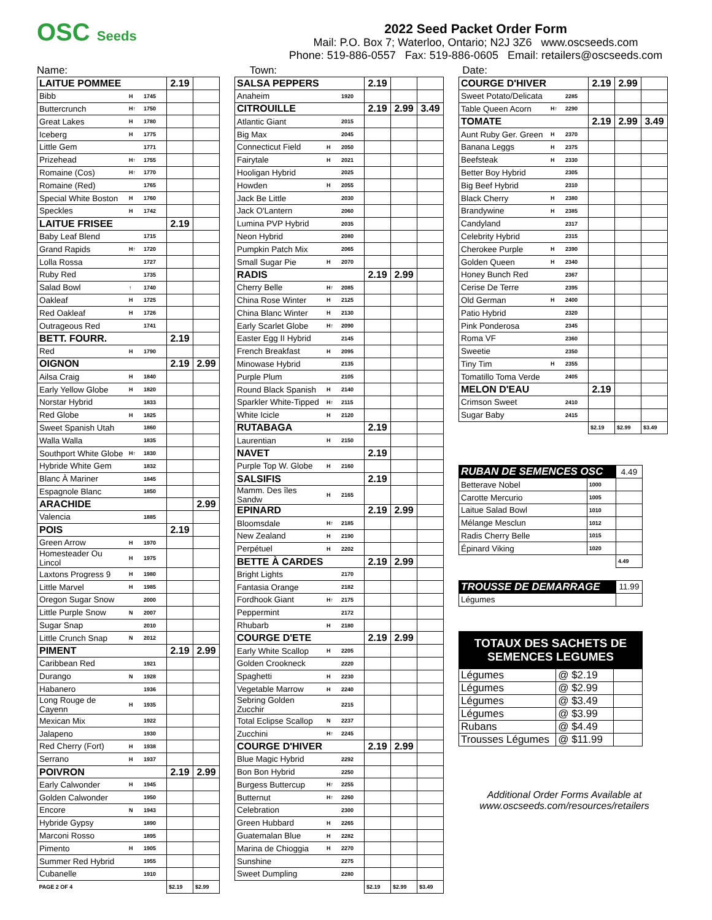OSC Seeds
2022 Seed Packet Order Form
Mail: P.O. Box 7; Waterloo, Ontario; N2J 3Z6 www.oscseeds.com
Phone: 519-886-0557 Fax: 519-886-0605 Email: retailers@oscseeds.com
Name: Town: Date:
| LAITUE POMMEE | | | 2.19 | |
| Bibb | H | 1745 | | |
| Buttercrunch | H↑ | 1750 | | |
| Great Lakes | H | 1780 | | |
| Iceberg | H | 1775 | | |
| Little Gem | | 1771 | | |
| Prizehead | H↑ | 1755 | | |
| Romaine (Cos) | H↑ | 1770 | | |
| Romaine (Red) | | 1765 | | |
| Special White Boston | H | 1760 | | |
| Speckles | H | 1742 | | |
| LAITUE FRISEE | | | 2.19 | |
| Baby Leaf Blend | | 1715 | | |
| Grand Rapids | H↑ | 1720 | | |
| Lolla Rossa | | 1727 | | |
| Ruby Red | | 1735 | | |
| Salad Bowl | ↑ | 1740 | | |
| Oakleaf | H | 1725 | | |
| Red Oakleaf | H | 1726 | | |
| Outrageous Red | | 1741 | | |
| BETT. FOURR. | | | 2.19 | |
| Red | H | 1790 | | |
| OIGNON | | | 2.19 | 2.99 |
| Ailsa Craig | H | 1840 | | |
| Early Yellow Globe | H | 1820 | | |
| Norstar Hybrid | | 1833 | | |
| Red Globe | H | 1825 | | |
| Sweet Spanish Utah | | 1860 | | |
| Walla Walla | | 1835 | | |
| Southport White Globe | H↑ | 1830 | | |
| Hybride White Gem | | 1832 | | |
| Blanc À Mariner | | 1845 | | |
| Espagnole Blanc | | 1850 | | |
| ARACHIDE | | | | 2.99 |
| Valencia | | 1885 | | |
| POIS | | | 2.19 | |
| Green Arrow | H | 1970 | | |
| Homesteader Ou Lincol | H | 1975 | | |
| Laxtons Progress 9 | H | 1980 | | |
| Little Marvel | H | 1985 | | |
| Oregon Sugar Snow | | 2000 | | |
| Little Purple Snow | N | 2007 | | |
| Sugar Snap | | 2010 | | |
| Little Crunch Snap | N | 2012 | | |
| PIMENT | | | 2.19 | 2.99 |
| Caribbean Red | | 1921 | | |
| Durango | N | 1928 | | |
| Habanero | | 1936 | | |
| Long Rouge de Cayenn | H | 1935 | | |
| Mexican Mix | | 1922 | | |
| Jalapeno | | 1930 | | |
| Red Cherry (Fort) | H | 1938 | | |
| Serrano | H | 1937 | | |
| POIVRON | | | 2.19 | 2.99 |
| Early Calwonder | H | 1945 | | |
| Golden Calwonder | | 1950 | | |
| Encore | N | 1943 | | |
| Hybride Gypsy | | 1890 | | |
| Marconi Rosso | | 1895 | | |
| Pimento | H | 1905 | | |
| Summer Red Hybrid | | 1955 | | |
| Cubanelle | | 1910 | | |
| PAGE 2 OF 4 | | | $2.19 | $2.99 |
| SALSA PEPPERS | | | 2.19 | | |
| Anaheim | | 1920 | | | |
| CITROUILLE | | | 2.19 | 2.99 | 3.49 |
| Atlantic Giant | | 2015 | | | |
| Big Max | | 2045 | | | |
| Connecticut Field | H | 2050 | | | |
| Fairytale | H | 2021 | | | |
| Hooligan Hybrid | | 2025 | | | |
| Howden | H | 2055 | | | |
| Jack Be Little | | 2030 | | | |
| Jack O'Lantern | | 2060 | | | |
| Lumina PVP Hybrid | | 2035 | | | |
| Neon Hybrid | | 2080 | | | |
| Pumpkin Patch Mix | | 2065 | | | |
| Small Sugar Pie | H | 2070 | | | |
| RADIS | | | 2.19 | 2.99 | |
| Cherry Belle | H↑ | 2085 | | | |
| China Rose Winter | H | 2125 | | | |
| China Blanc Winter | H | 2130 | | | |
| Early Scarlet Globe | H↑ | 2090 | | | |
| Easter Egg II Hybrid | | 2145 | | | |
| French Breakfast | H | 2095 | | | |
| Minowase Hybrid | | 2135 | | | |
| Purple Plum | | 2105 | | | |
| Round Black Spanish | H | 2140 | | | |
| Sparkler White-Tipped | H↑ | 2115 | | | |
| White Icicle | H | 2120 | | | |
| RUTABAGA | | | 2.19 | | |
| Laurentian | H | 2150 | | | |
| NAVET | | | 2.19 | | |
| Purple Top W. Globe | H | 2160 | | | |
| SALSIFIS | | | 2.19 | | |
| Mamm. Des îles Sandw | H | 2165 | | | |
| EPINARD | | | 2.19 | 2.99 | |
| Bloomsdale | H↑ | 2185 | | | |
| New Zealand | H | 2190 | | | |
| Perpétuel | H | 2202 | | | |
| BETTE À CARDES | | | 2.19 | 2.99 | |
| Bright Lights | | 2170 | | | |
| Fantasia Orange | | 2182 | | | |
| Fordhook Giant | H↑ | 2175 | | | |
| Peppermint | | 2172 | | | |
| Rhubarb | H | 2180 | | | |
| COURGE D'ETE | | | 2.19 | 2.99 | |
| Early White Scallop | H | 2205 | | | |
| Golden Crookneck | | 2220 | | | |
| Spaghetti | H | 2230 | | | |
| Vegetable Marrow | H | 2240 | | | |
| Sebring Golden Zucchir | | 2215 | | | |
| Total Eclipse Scallop | N | 2237 | | | |
| Zucchini | H↑ | 2245 | | | |
| COURGE D'HIVER | | | 2.19 | 2.99 | |
| Blue Magic Hybrid | | 2292 | | | |
| Bon Bon Hybrid | | 2250 | | | |
| Burgess Buttercup | H↑ | 2255 | | | |
| Butternut | H↑ | 2260 | | | |
| Celebration | | 2300 | | | |
| Green Hubbard | H | 2265 | | | |
| Guatemalan Blue | H | 2282 | | | |
| Marina de Chioggia | H | 2270 | | | |
| Sunshine | | 2275 | | | |
| Sweet Dumpling | | 2280 | | | |
| | | | $2.19 | $2.99 | $3.49 |
| COURGE D'HIVER | | | 2.19 | 2.99 | |
| Sweet Potato/Delicata | | 2285 | | | |
| Table Queen Acorn | H↑ | 2290 | | | |
| TOMATE | | | 2.19 | 2.99 | 3.49 |
| Aunt Ruby Ger. Green | H | 2370 | | | |
| Banana Leggs | H | 2375 | | | |
| Beefsteak | H | 2330 | | | |
| Better Boy Hybrid | | 2305 | | | |
| Big Beef Hybrid | | 2310 | | | |
| Black Cherry | H | 2380 | | | |
| Brandywine | H | 2385 | | | |
| Candyland | | 2317 | | | |
| Celebrity Hybrid | | 2315 | | | |
| Cherokee Purple | H | 2390 | | | |
| Golden Queen | H | 2340 | | | |
| Honey Bunch Red | | 2367 | | | |
| Cerise De Terre | | 2395 | | | |
| Old German | H | 2400 | | | |
| Patio Hybrid | | 2320 | | | |
| Pink Ponderosa | | 2345 | | | |
| Roma VF | | 2360 | | | |
| Sweetie | | 2350 | | | |
| Tiny Tim | H | 2355 | | | |
| Tomatillo Toma Verde | | 2405 | | | |
| MELON D'EAU | | | 2.19 | | |
| Crimson Sweet | | 2410 | | | |
| Sugar Baby | | 2415 | | | |
| | | | $2.19 | $2.99 | $3.49 |
| RUBAN DE SEMENCES OSC | | 4.49 |
| Betterave Nobel | 1000 | |
| Carotte Mercurio | 1005 | |
| Laitue Salad Bowl | 1010 | |
| Mélange Mesclun | 1012 | |
| Radis Cherry Belle | 1015 | |
| Épinard Viking | 1020 | |
| | | 4.49 |
| TROUSSE DE DEMARRAGE | 11.99 |
| Légumes | |
| TOTAUX DES SACHETS DE SEMENCES LEGUMES | | |
| Légumes | @ $2.19 | |
| Légumes | @ $2.99 | |
| Légumes | @ $3.49 | |
| Légumes | @ $3.99 | |
| Rubans | @ $4.49 | |
| Trousses Légumes | @ $11.99 | |
Additional Order Forms Available at
www.oscseeds.com/resources/retailers